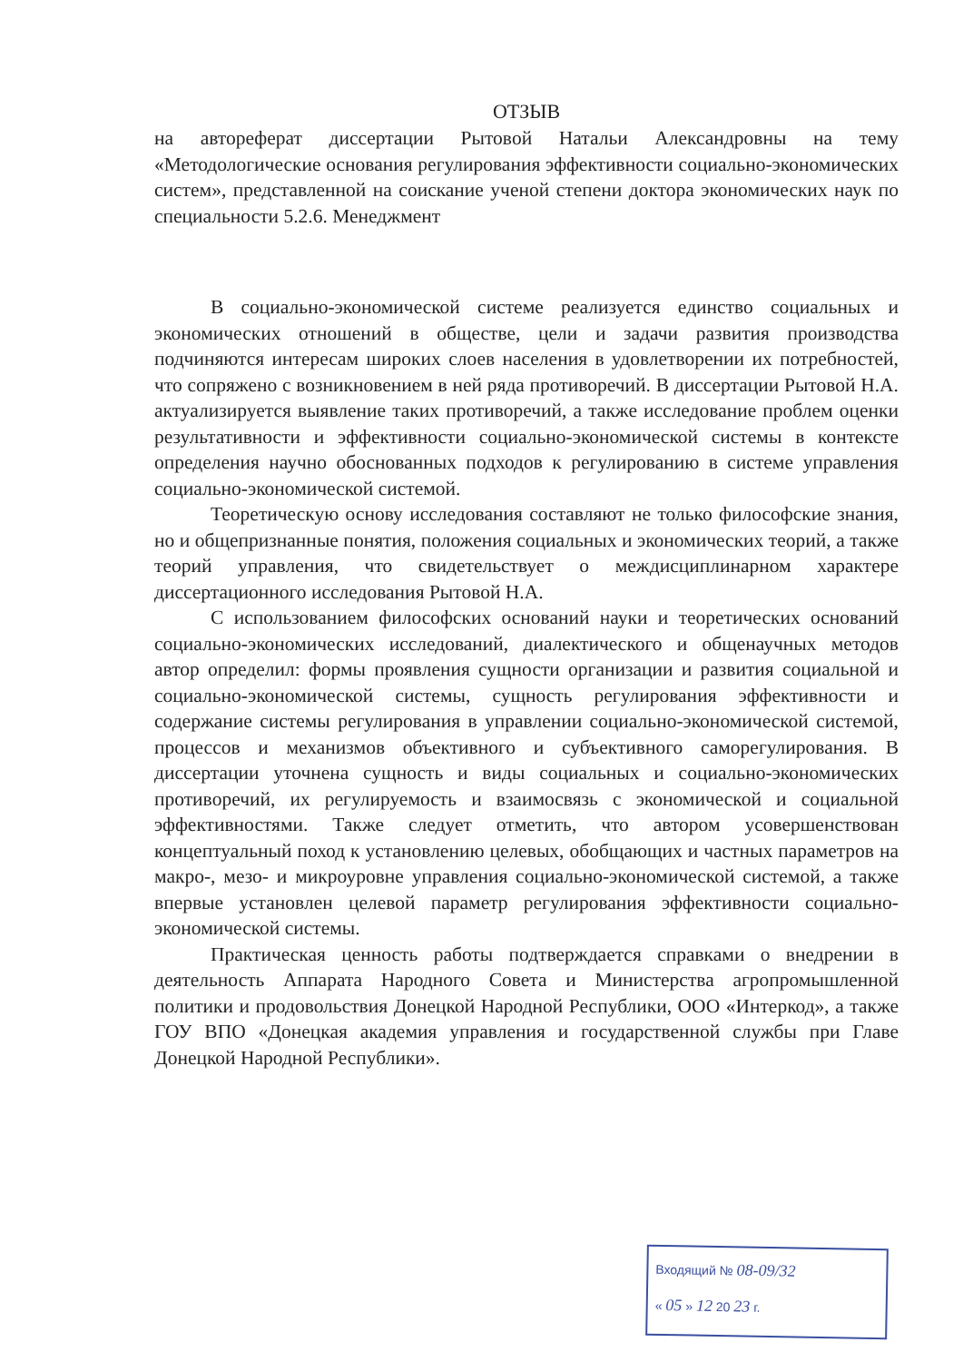ОТЗЫВ
на автореферат диссертации Рытовой Натальи Александровны на тему «Методологические основания регулирования эффективности социально-экономических систем», представленной на соискание ученой степени доктора экономических наук по специальности 5.2.6. Менеджмент
В социально-экономической системе реализуется единство социальных и экономических отношений в обществе, цели и задачи развития производства подчиняются интересам широких слоев населения в удовлетворении их потребностей, что сопряжено с возникновением в ней ряда противоречий. В диссертации Рытовой Н.А. актуализируется выявление таких противоречий, а также исследование проблем оценки результативности и эффективности социально-экономической системы в контексте определения научно обоснованных подходов к регулированию в системе управления социально-экономической системой.
Теоретическую основу исследования составляют не только философские знания, но и общепризнанные понятия, положения социальных и экономических теорий, а также теорий управления, что свидетельствует о междисциплинарном характере диссертационного исследования Рытовой Н.А.
С использованием философских оснований науки и теоретических оснований социально-экономических исследований, диалектического и общенаучных методов автор определил: формы проявления сущности организации и развития социальной и социально-экономической системы, сущность регулирования эффективности и содержание системы регулирования в управлении социально-экономической системой, процессов и механизмов объективного и субъективного саморегулирования. В диссертации уточнена сущность и виды социальных и социально-экономических противоречий, их регулируемость и взаимосвязь с экономической и социальной эффективностями. Также следует отметить, что автором усовершенствован концептуальный поход к установлению целевых, обобщающих и частных параметров на макро-, мезо- и микроуровне управления социально-экономической системой, а также впервые установлен целевой параметр регулирования эффективности социально-экономической системы.
Практическая ценность работы подтверждается справками о внедрении в деятельность Аппарата Народного Совета и Министерства агропромышленной политики и продовольствия Донецкой Народной Республики, ООО «Интеркод», а также ГОУ ВПО «Донецкая академия управления и государственной службы при Главе Донецкой Народной Республики».
Входящий № 08-09/32
« 05 » 12 20 23 г.